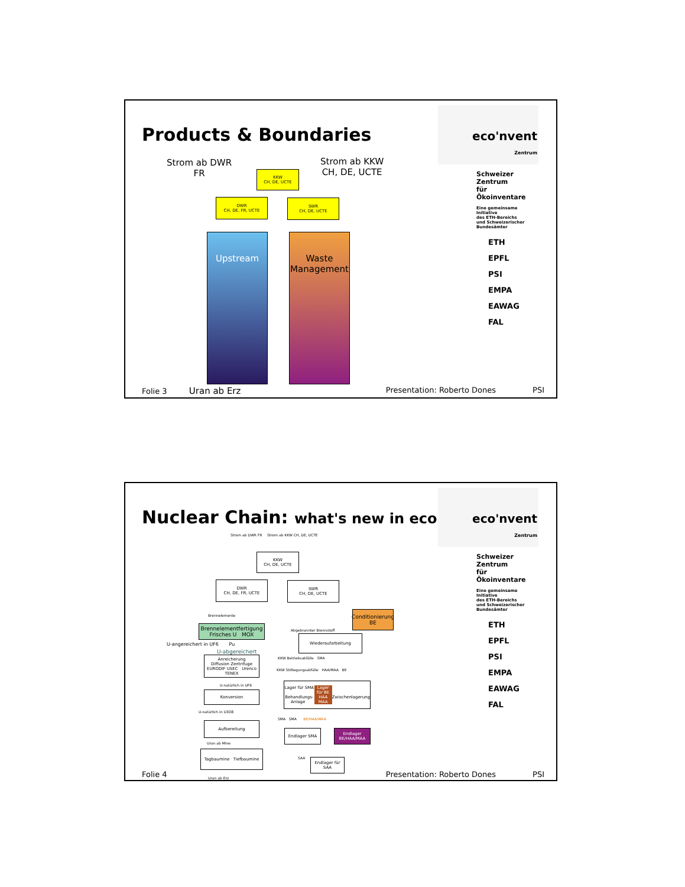Products & Boundaries
Strom ab DWR
FR
Strom ab KKW
CH, DE, UCTE
KKW
CH, DE, UCTE
DWR
CH, DE, FR, UCTE
SWR
CH, DE, UCTE
Upstream
Waste Management
Folie 3 Uran ab Erz Presentation: Roberto Dones PSI
eco'nvent
Zentrum
Schweizer Zentrum
für Ökoinventare
Eine gemeinsame Initiative
des ETH-Bereichs
und Schweizerischer
Bundesämter
ETH
EPFL
PSI
EMPA
EAWAG
FAL
Nuclear Chain: what's new in ecoinvent
Strom ab DWR FR Strom ab KKW CH, DE, UCTE
KKW
CH, DE, UCTE
DWR
CH, DE, FR, UCTE
SWR
CH, DE, UCTE
Brennelemente
Conditionierung BE
Brennelementfertigung
Frisches U MOX
Abgebrannter Brennstoff
Wiederaufarbeitung
U-angereichert in UF6 Pu
U-abgereichert
Anreicherung
Diffusion Zentrifuge
EURODIF USEC Urenco TENEX
KKW Betriebsabfälle SMA
KKW Stilllegungsabfälle HAA/MAA BE
U-natürlich in UF6
Lager für SMA Behandlungs-Anlage Lager für BE HAA MAA
Zwischenlagerung
Konversion
U-natürlich in U3O8
SMA SMA BE/HAA/MAA
Aufbereitung
Endlager SMA
Endlager BE/HAA/MAA
Uran ab Mine
Tagbaumine Tiefbaumine
SAA
Endlager für SAA
Uran ab Erz
Folie 4 Presentation: Roberto Dones PSI
eco'nvent
Zentrum
Schweizer Zentrum
für Ökoinventare
Eine gemeinsame Initiative
des ETH-Bereichs
und Schweizerischer
Bundesämter
ETH
EPFL
PSI
EMPA
EAWAG
FAL